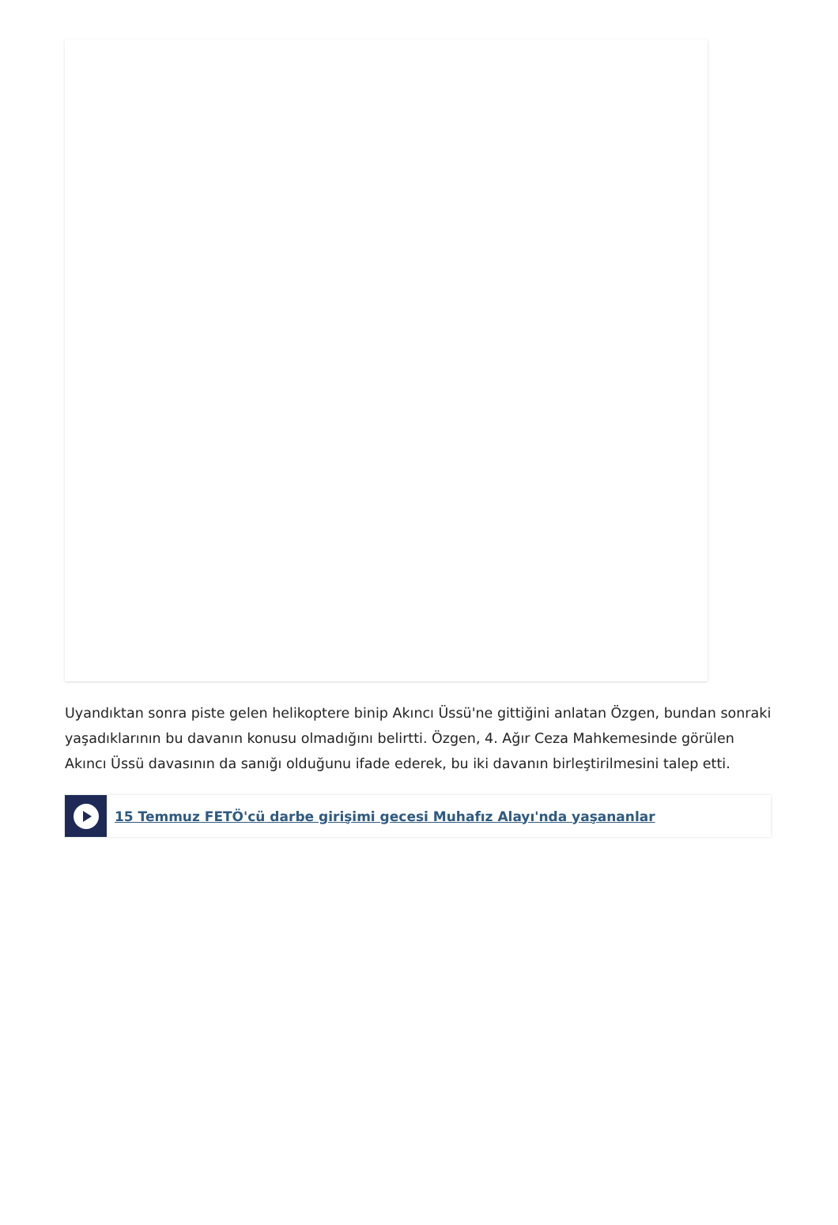Uyandıktan sonra piste gelen helikoptere binip Akıncı Üssü'ne gittiğini anlatan Özgen, bundan sonraki yaşadıklarının bu davanın konusu olmadığını belirtti. Özgen, 4. Ağır Ceza Mahkemesinde görülen Akıncı Üssü davasının da sanığı olduğunu ifade ederek, bu iki davanın birleştirilmesini talep etti.
15 Temmuz FETÖ'cü darbe girişimi gecesi Muhafız Alayı'nda yaşananlar